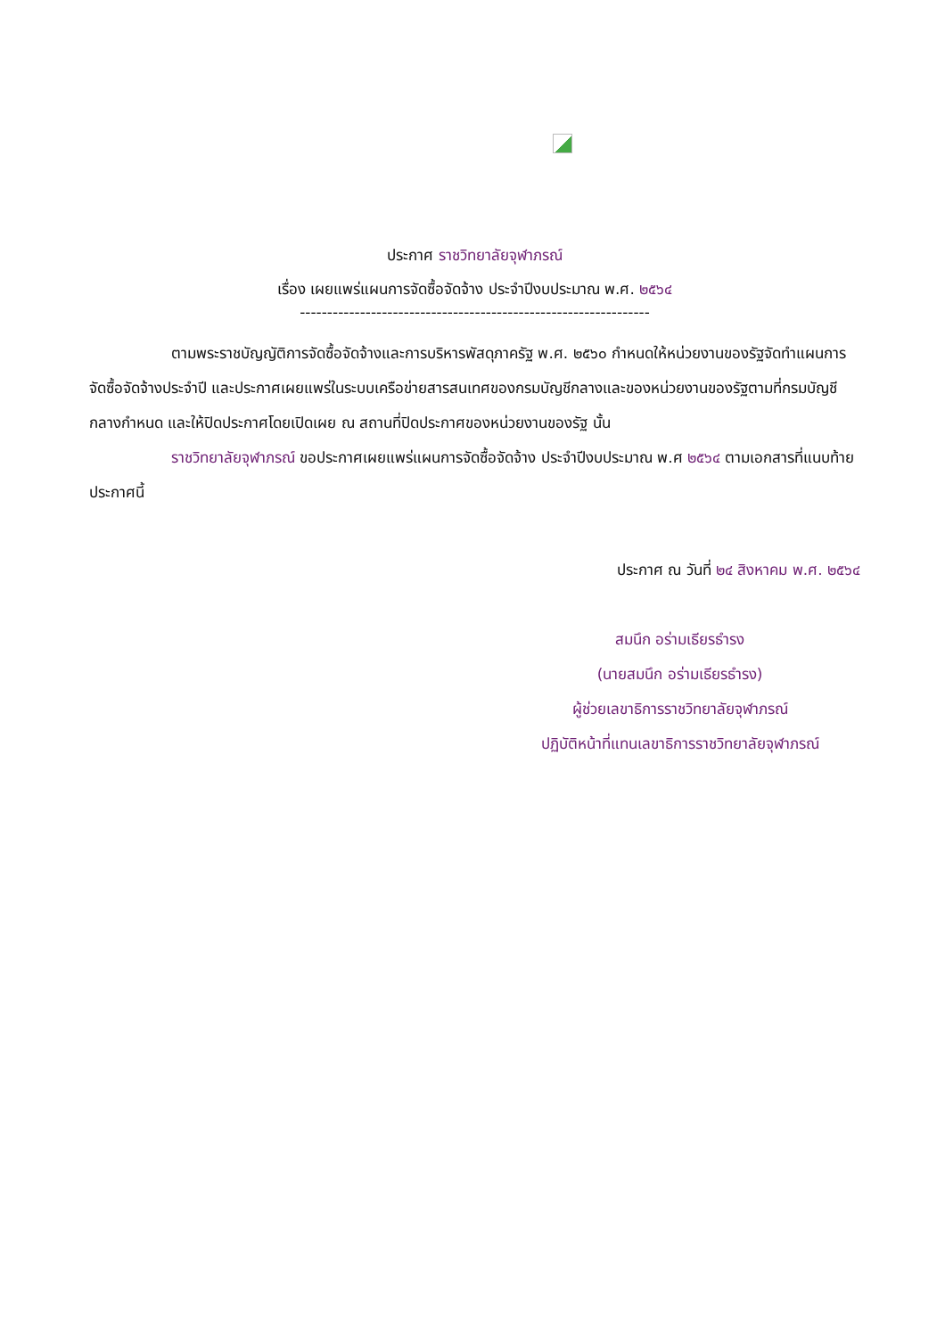ประกาศ ราชวิทยาลัยจุฬาภรณ์
เรื่อง เผยแพร่แผนการจัดซื้อจัดจ้าง ประจำปีงบประมาณ พ.ศ. ๒๕๖๔
----------------------------------------------------------------
ตามพระราชบัญญัติการจัดซื้อจัดจ้างและการบริหารพัสดุภาครัฐ พ.ศ. ๒๕๖๐ กำหนดให้หน่วยงานของรัฐจัดทำแผนการจัดซื้อจัดจ้างประจำปี และประกาศเผยแพร่ในระบบเครือข่ายสารสนเทศของกรมบัญชีกลางและของหน่วยงานของรัฐตามที่กรมบัญชีกลางกำหนด และให้ปิดประกาศโดยเปิดเผย ณ สถานที่ปิดประกาศของหน่วยงานของรัฐ นั้น
ราชวิทยาลัยจุฬาภรณ์ ขอประกาศเผยแพร่แผนการจัดซื้อจัดจ้าง ประจำปีงบประมาณ พ.ศ ๒๕๖๔ ตามเอกสารที่แนบท้ายประกาศนี้
ประกาศ ณ วันที่ ๒๔ สิงหาคม พ.ศ. ๒๕๖๔
สมนึก อร่ามเธียรธำรง
(นายสมนึก อร่ามเธียรธำรง)
ผู้ช่วยเลขาธิการราชวิทยาลัยจุฬาภรณ์
ปฏิบัติหน้าที่แทนเลขาธิการราชวิทยาลัยจุฬาภรณ์